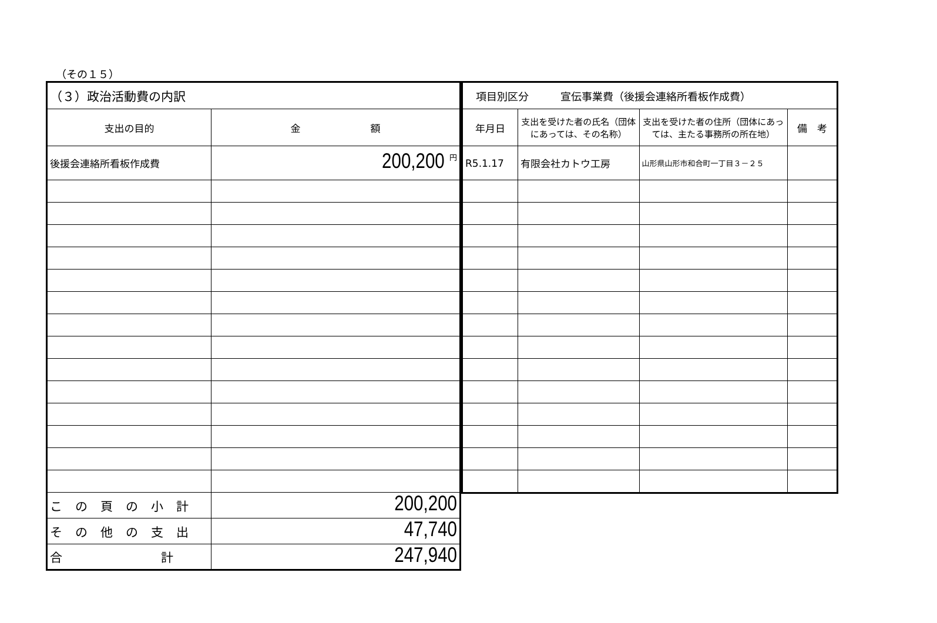（その１５）
| （３）政治活動費の内訳 | |
| 支出の目的 | 金 額 |
| 後援会連絡所看板作成費 | 200,200 <sup>円</sup> |
| この頁の小計 | 200,200 |
| その他の支出 | 47,740 |
| 合 計 | 247,940 |
| 項目別区分 宣伝事業費（後援会連絡所看板作成費） | | | |
| 年月日 | 支出を受けた者の氏名（団体にあっては、その名称） | 支出を受けた者の住所（団体にあっては、主たる事務所の所在地） | 備 考 |
| R5.1.17 | 有限会社カトウ工房 | 山形県山形市和合町一丁目３－２５ | |